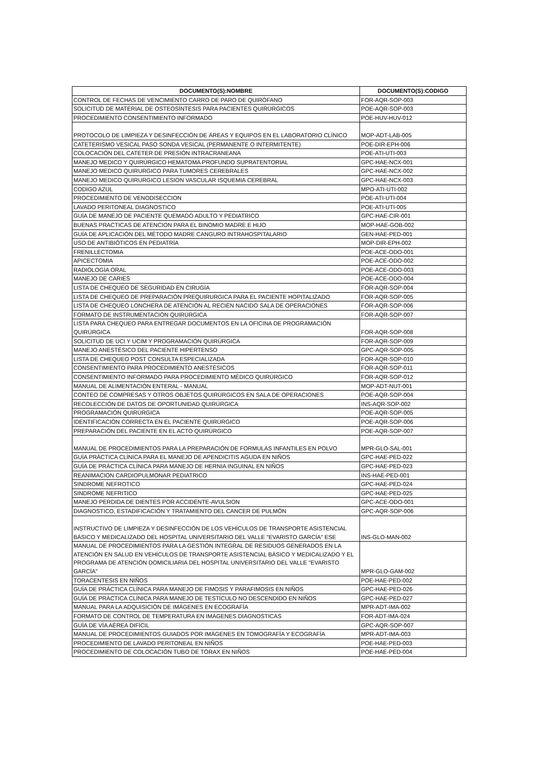| DOCUMENTO(S):NOMBRE | DOCUMENTO(S):CODIGO |
| --- | --- |
| CONTROL DE FECHAS DE VENCIMIENTO CARRO DE PARO DE QUIRÓFANO | FOR-AQR-SOP-003 |
| SOLICITUD DE MATERIAL DE OSTEOSÍNTESIS PARA PACIENTES QUIRÚRGICOS | POE-AQR-SOP-003 |
| PROCEDIMIENTO CONSENTIMIENTO INFORMADO | POE-HUV-HUV-012 |
| PROTOCOLO DE LIMPIEZA Y DESINFECCIÓN DE ÁREAS Y EQUIPOS EN EL LABORATORIO CLÍNICO | MOP-ADT-LAB-005 |
| CATETERISMO VESICAL PASO SONDA VESICAL (PERMANENTE O INTERMITENTE) | POE-DIR-EPH-006 |
| COLOCACIÓN DEL CATETER DE PRESIÓN INTRACRANEANA | POE-ATI-UTI-003 |
| MANEJO MEDICO Y QUIRÚRGICO HEMATOMA PROFUNDO SUPRATENTORIAL | GPC-HAE-NCX-001 |
| MANEJO MEDICO QUIRURGICO PARA TUMORES CEREBRALES | GPC-HAE-NCX-002 |
| MANEJO MEDICO QUIRURGICO LESION VASCULAR ISQUEMIA CEREBRAL | GPC-HAE-NCX-003 |
| CODIGO AZUL | MPO-ATI-UTI-002 |
| PROCEDIMIENTO DE VENODISECCION | POE-ATI-UTI-004 |
| LAVADO PERITONEAL DIAGNOSTICO | POE-ATI-UTI-005 |
| GUÍA DE MANEJO DE PACIENTE QUEMADO ADULTO Y PEDIATRICO | GPC-HAE-CIR-001 |
| BUENAS PRACTICAS DE ATENCION PARA EL BINOMIO MADRE E HIJO | MOP-HAE-GOB-002 |
| GUÍA DE APLICACIÓN DEL MÉTODO MADRE CANGURO INTRAHOSPITALARIO | GEN-HAE-PED-001 |
| USO DE ANTIBIÓTICOS EN PEDIATRÍA | MOP-DIR-EPH-002 |
| FRENILLECTOMIA | POE-ACE-ODO-001 |
| APICECTOMIA | POE-ACE-ODO-002 |
| RADIOLOGÍA ORAL | POE-ACE-ODO-003 |
| MANEJO DE CARIES | POE-ACE-ODO-004 |
| LISTA DE CHEQUEO DE SEGURIDAD EN CIRUGÍA | FOR-AQR-SOP-004 |
| LISTA DE CHEQUEO DE PREPARACIÓN PREQUIRURGICA PARA EL PACIENTE HOPITALIZADO | FOR-AQR-SOP-005 |
| LISTA DE CHEQUEO LONCHERA DE ATENCIÓN AL RECIÉN NACIDO SALA DE OPERACIONES | FOR-AQR-SOP-006 |
| FORMATO DE INSTRUMENTACIÓN QUIRÚRGICA | FOR-AQR-SOP-007 |
| LISTA PARA CHEQUEO PARA ENTREGAR DOCUMENTOS EN LA OFICINA DE PROGRAMACIÓN QUIRÚRGICA | FOR-AQR-SOP-008 |
| SOLICITUD DE UCI Y UCIM Y PROGRAMACIÓN QUIRÚRGICA | FOR-AQR-SOP-009 |
| MANEJO ANESTÉSICO DEL PACIENTE HIPERTENSO | GPC-AQR-SOP-005 |
| LISTA DE CHEQUEO POST CONSULTA ESPECIALIZADA | FOR-AQR-SOP-010 |
| CONSENTIMIENTO PARA PROCEDIMIENTO ANESTÉSICOS | FOR-AQR-SOP-011 |
| CONSENTIMIENTO INFORMADO PARA PROCEDIMIENTO MÉDICO QUIRÚRGICO | FOR-AQR-SOP-012 |
| MANUAL DE ALIMENTACIÓN ENTERAL - MANUAL | MOP-ADT-NUT-001 |
| CONTEO DE COMPRESAS Y OTROS OBJETOS QUIRÚRGICOS EN SALA DE OPERACIONES | POE-AQR-SOP-004 |
| RECOLECCIÓN DE DATOS DE OPORTUNIDAD QUIRÚRGICA | INS-AQR-SOP-002 |
| PROGRAMACIÓN QUIRÚRGICA | POE-AQR-SOP-005 |
| IDENTIFICACIÓN CORRECTA EN EL PACIENTE QUIRÚRGICO | POE-AQR-SOP-006 |
| PREPARACIÓN DEL PACIENTE EN EL ACTO QUIRÚRGICO | POE-AQR-SOP-007 |
| MANUAL DE PROCEDIMIENTOS PARA LA PREPARACIÓN DE FORMULAS INFANTILES EN POLVO | MPR-GLO-SAL-001 |
| GUÍA PRÁCTICA CLÍNICA PARA EL MANEJO DE APENDICITIS AGUDA EN NIÑOS | GPC-HAE-PED-022 |
| GUÍA DE PRÁCTICA CLÍNICA PARA MANEJO DE HERNIA INGUINAL EN NIÑOS | GPC-HAE-PED-023 |
| REANIMACION CARDIOPULMONAR PEDIATRICO | INS-HAE-PED-001 |
| SINDROME NEFROTICO | GPC-HAE-PED-024 |
| SINDROME NEFRITICO | GPC-HAE-PED-025 |
| MANEJO PERDIDA DE DIENTES POR ACCIDENTE-AVULSION | GPC-ACE-ODO-001 |
| DIAGNOSTICO, ESTADIFICACIÓN Y TRATAMIENTO DEL CANCER DE PULMÓN | GPC-AQR-SOP-006 |
| INSTRUCTIVO DE LIMPIEZA Y DESINFECCIÓN DE LOS VEHÍCULOS DE TRANSPORTE ASISTENCIAL BÁSICO Y MEDICALIZADO DEL HOSPITAL UNIVERSITARIO DEL VALLE "EVARISTO GARCÍA" ESE | INS-GLO-MAN-002 |
| MANUAL DE PROCEDIMIENTOS PARA LA GESTIÓN INTEGRAL DE RESIDUOS GENERADOS EN LA ATENCIÓN EN SALUD EN VEHÍCULOS DE TRANSPORTE ASISTENCIAL BÁSICO Y MEDICALIZADO Y EL PROGRAMA DE ATENCIÓN DOMICILIARIA DEL HOSPITAL UNIVERSITARIO DEL VALLE "EVARISTO GARCÍA" | MPR-GLO-GAM-002 |
| TORACENTESIS EN NIÑOS | POE-HAE-PED-002 |
| GUÍA DE PRÁCTICA CLÍNICA PARA MANEJO DE FIMOSIS Y PARAFIMOSIS EN NIÑOS | GPC-HAE-PED-026 |
| GUÍA DE PRÁCTICA CLÍNICA PARA MANEJO DE TESTÍCULO NO DESCENDIDO EN NIÑOS | GPC-HAE-PED-027 |
| MANUAL PARA LA ADQUISICIÓN DE IMÁGENES EN ECOGRAFÍA | MPR-ADT-IMA-002 |
| FORMATO DE CONTROL DE TEMPERATURA EN IMÁGENES DIAGNOSTICAS | FOR-ADT-IMA-024 |
| GUÍA DE VÍA AÉREA DIFÍCIL | GPC-AQR-SOP-007 |
| MANUAL DE PROCEDIMIENTOS GUIADOS POR IMÁGENES EN TOMOGRAFÍA Y ECOGRAFÍA | MPR-ADT-IMA-003 |
| PROCEDIMIENTO DE LAVADO PERITONEAL EN NIÑOS | POE-HAE-PED-003 |
| PROCEDIMIENTO DE COLOCACIÓN TUBO DE TÓRAX EN NIÑOS | POE-HAE-PED-004 |